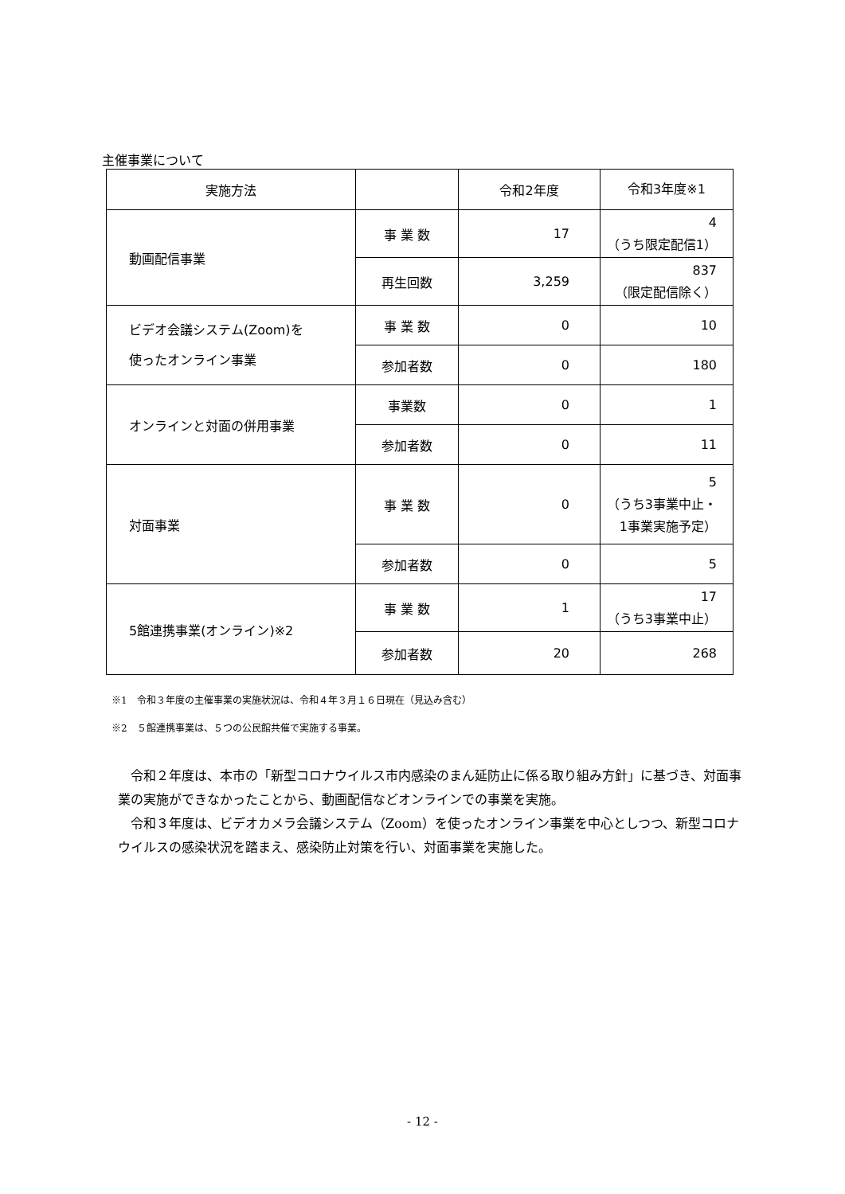主催事業について
| 実施方法 | | 令和2年度 | 令和3年度※1 |
| --- | --- | --- | --- |
| 動画配信事業 | 事 業 数 | 17 | 4 （うち限定配信1） |
| | 再生回数 | 3,259 | 837 （限定配信除く） |
| ビデオ会議システム(Zoom)を 使ったオンライン事業 | 事 業 数 | 0 | 10 |
| | 参加者数 | 0 | 180 |
| オンラインと対面の併用事業 | 事業数 | 0 | 1 |
| | 参加者数 | 0 | 11 |
| 対面事業 | 事 業 数 | 0 | 5 （うち3事業中止・ 1事業実施予定） |
| | 参加者数 | 0 | 5 |
| 5館連携事業(オンライン)※2 | 事 業 数 | 1 | 17 （うち3事業中止） |
| | 参加者数 | 20 | 268 |
※1　令和３年度の主催事業の実施状況は、令和４年３月１６日現在（見込み含む）
※2　５館連携事業は、５つの公民館共催で実施する事業。
令和２年度は、本市の「新型コロナウイルス市内感染のまん延防止に係る取り組み方針」に基づき、対面事業の実施ができなかったことから、動画配信などオンラインでの事業を実施。
令和３年度は、ビデオカメラ会議システム（Zoom）を使ったオンライン事業を中心としつつ、新型コロナウイルスの感染状況を踏まえ、感染防止対策を行い、対面事業を実施した。
- 12 -